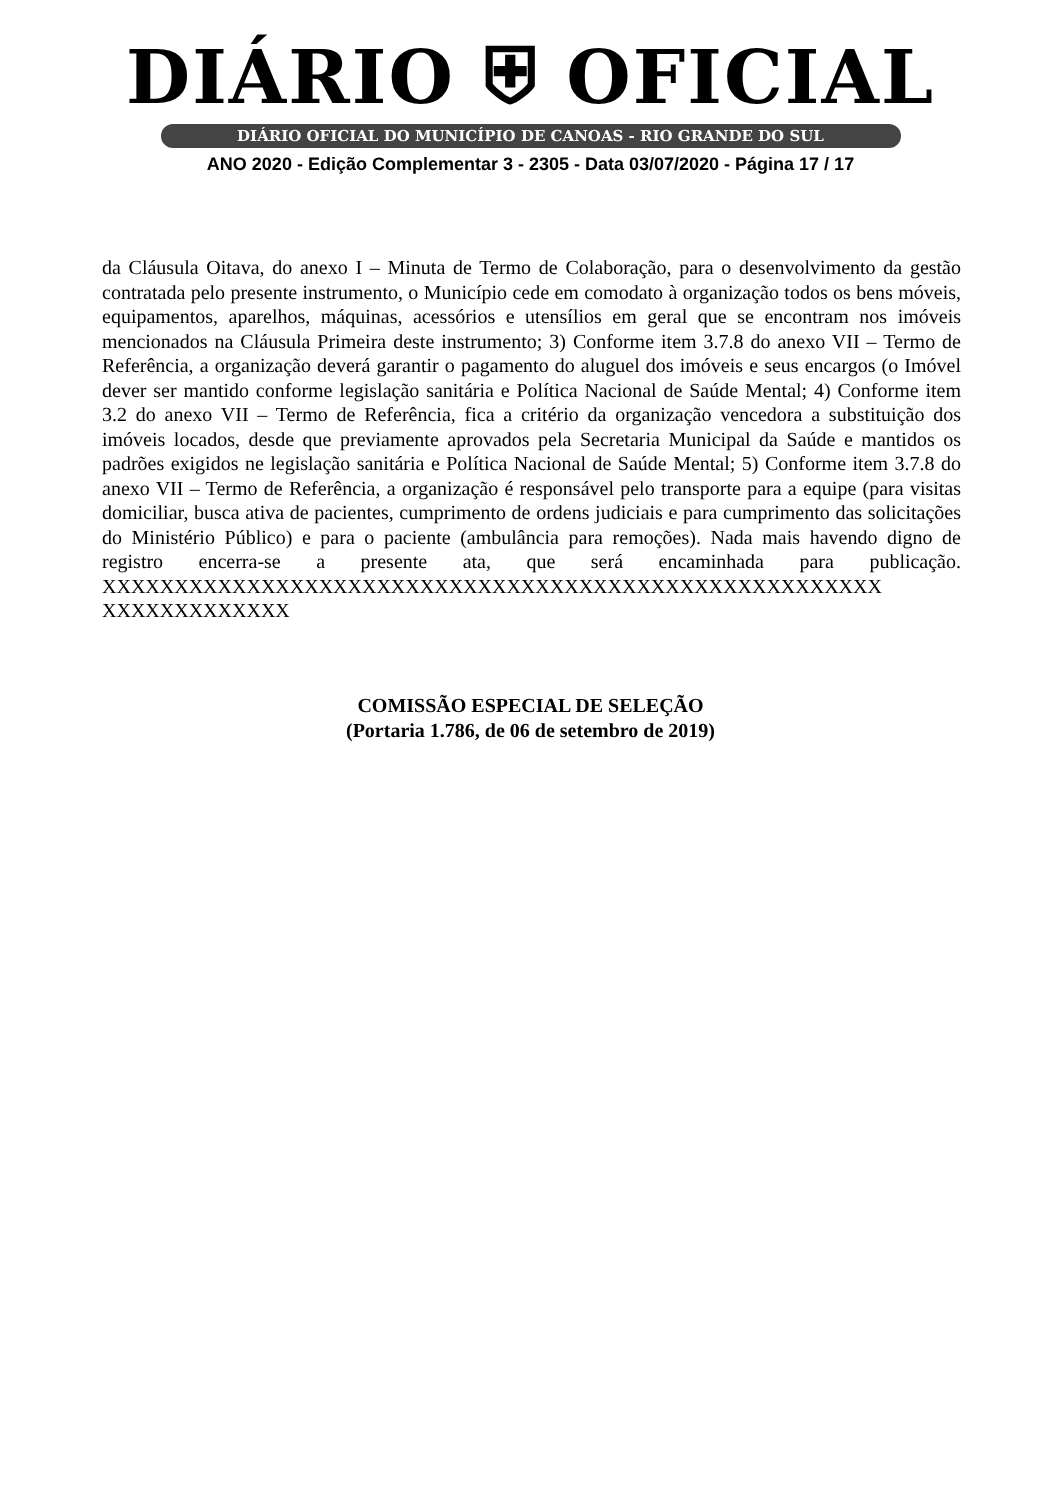DIÁRIO ⛨ OFICIAL
DIÁRIO OFICIAL DO MUNICÍPIO DE CANOAS - RIO GRANDE DO SUL
ANO 2020 - Edição Complementar 3 - 2305 - Data 03/07/2020 - Página 17 / 17
da Cláusula Oitava, do anexo I – Minuta de Termo de Colaboração, para o desenvolvimento da gestão contratada pelo presente instrumento, o Município cede em comodato à organização todos os bens móveis, equipamentos, aparelhos, máquinas, acessórios e utensílios em geral que se encontram nos imóveis mencionados na Cláusula Primeira deste instrumento; 3) Conforme item 3.7.8 do anexo VII – Termo de Referência, a organização deverá garantir o pagamento do aluguel dos imóveis e seus encargos (o Imóvel dever ser mantido conforme legislação sanitária e Política Nacional de Saúde Mental; 4) Conforme item 3.2 do anexo VII – Termo de Referência, fica a critério da organização vencedora a substituição dos imóveis locados, desde que previamente aprovados pela Secretaria Municipal da Saúde e mantidos os padrões exigidos ne legislação sanitária e Política Nacional de Saúde Mental; 5) Conforme item 3.7.8 do anexo VII – Termo de Referência, a organização é responsável pelo transporte para a equipe (para visitas domiciliar, busca ativa de pacientes, cumprimento de ordens judiciais e para cumprimento das solicitações do Ministério Público) e para o paciente (ambulância para remoções). Nada mais havendo digno de registro encerra-se a presente ata, que será encaminhada para publicação. XXXXXXXXXXXXXXXXXXXXXXXXXXXXXXXXXXXXXXXXXXXXXXXXXXXXXX
XXXXXXXXXXXXX
COMISSÃO ESPECIAL DE SELEÇÃO
(Portaria 1.786, de 06 de setembro de 2019)